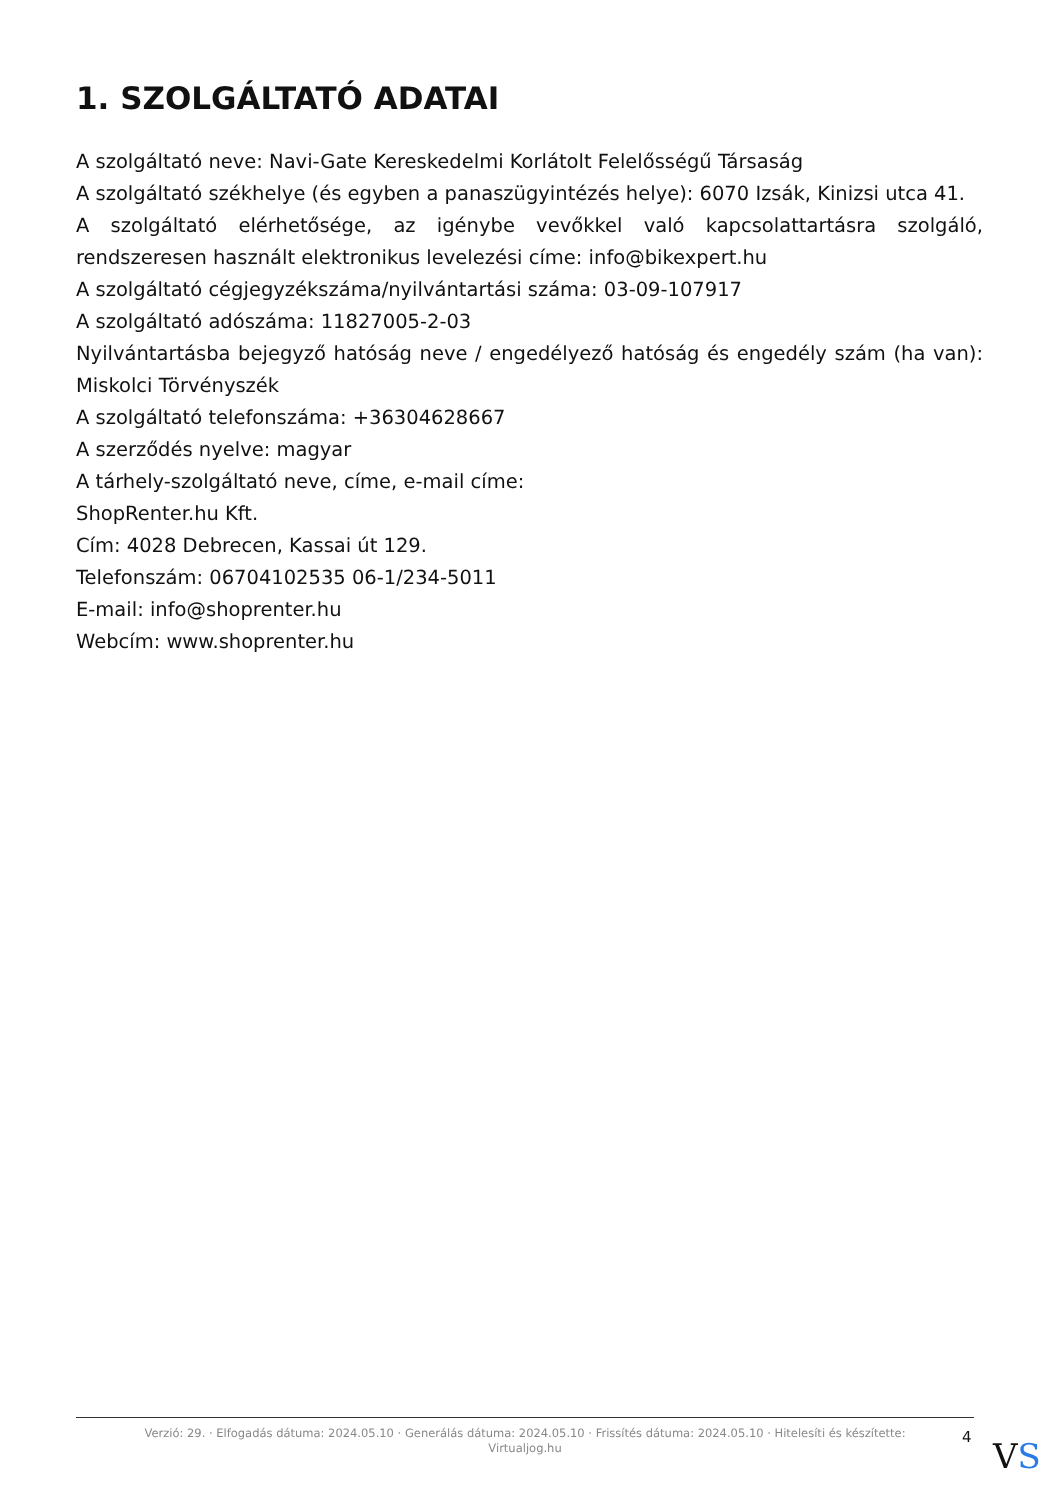1. SZOLGÁLTATÓ ADATAI
A szolgáltató neve: Navi-Gate Kereskedelmi Korlátolt Felelősségű Társaság
A szolgáltató székhelye (és egyben a panaszügyintézés helye): 6070 Izsák, Kinizsi utca 41.
A szolgáltató elérhetősége, az igénybe vevőkkel való kapcsolattartásra szolgáló, rendszeresen használt elektronikus levelezési címe: info@bikexpert.hu
A szolgáltató cégjegyzékszáma/nyilvántartási száma: 03-09-107917
A szolgáltató adószáma: 11827005-2-03
Nyilvántartásba bejegyző hatóság neve / engedélyező hatóság és engedély szám (ha van): Miskolci Törvényszék
A szolgáltató telefonszáma: +36304628667
A szerződés nyelve: magyar
A tárhely-szolgáltató neve, címe, e-mail címe:
ShopRenter.hu Kft.
Cím: 4028 Debrecen, Kassai út 129.
Telefonszám: 06704102535 06-1/234-5011
E-mail: info@shoprenter.hu
Webcím: www.shoprenter.hu
Verzió: 29. · Elfogadás dátuma: 2024.05.10 · Generálás dátuma: 2024.05.10 · Frissítés dátuma: 2024.05.10 · Hitelesíti és készítette:
Virtualjog.hu
4 VS